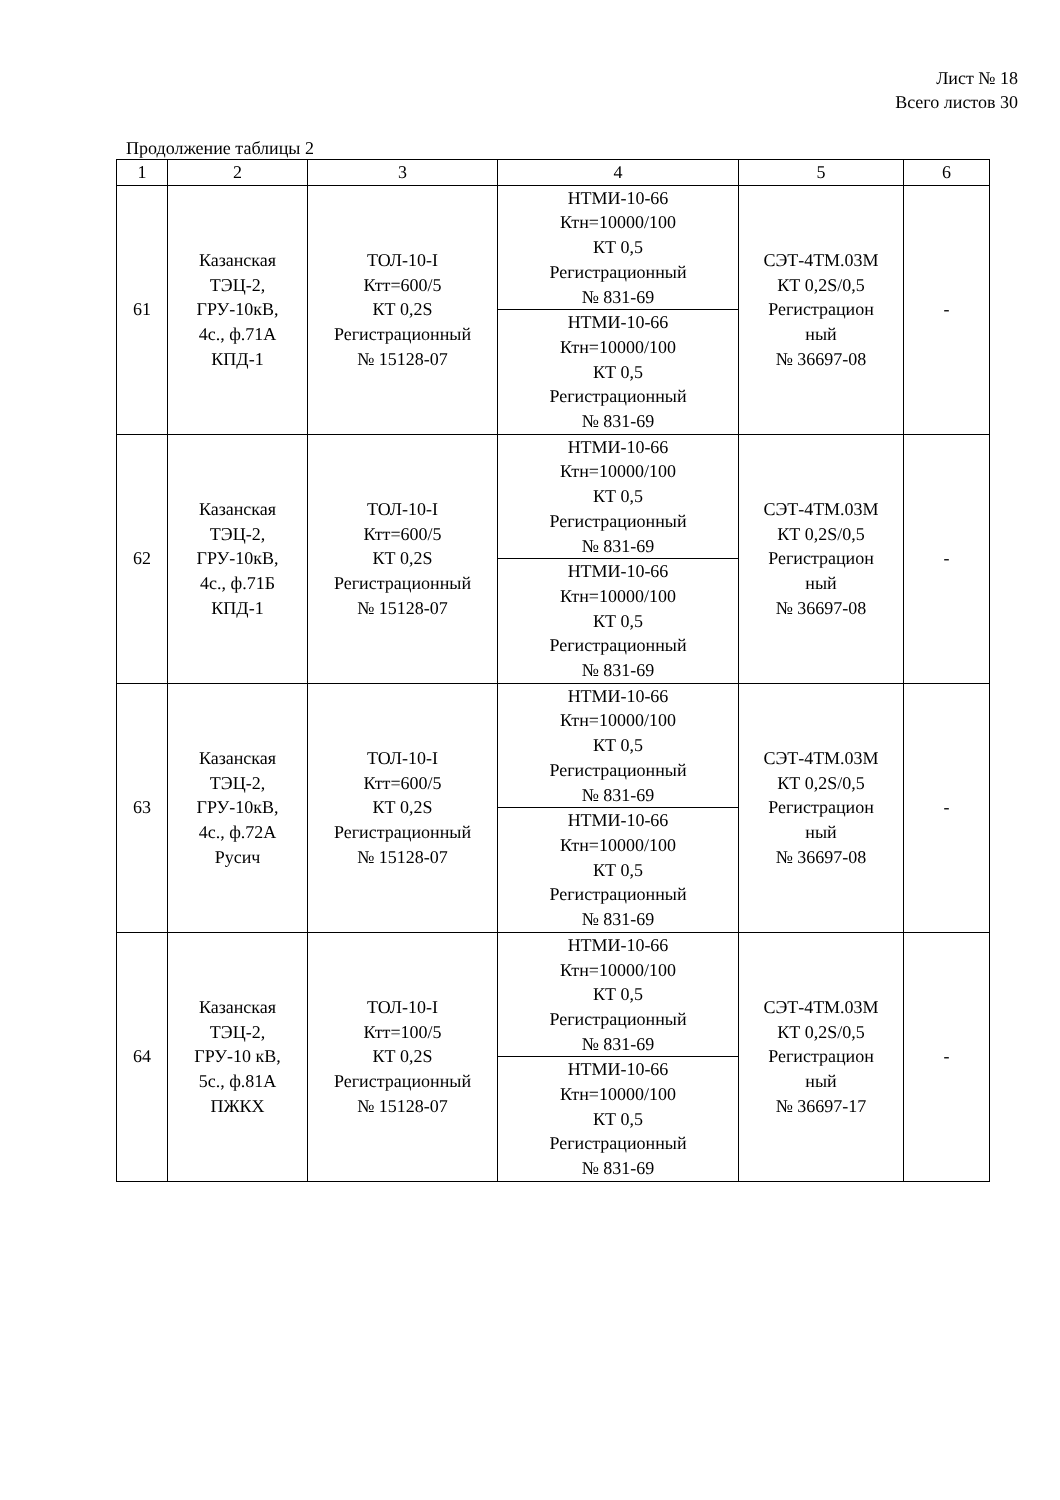Лист № 18
Всего листов 30
Продолжение таблицы 2
| 1 | 2 | 3 | 4 | 5 | 6 |
| --- | --- | --- | --- | --- | --- |
| 61 | Казанская ТЭЦ-2, ГРУ-10кВ, 4с., ф.71А КПД-1 | ТОЛ-10-I Ктт=600/5 КТ 0,2S Регистрационный № 15128-07 | НТМИ-10-66 Ктн=10000/100 КТ 0,5 Регистрационный № 831-69 | СЭТ-4ТМ.03М КТ 0,2S/0,5 Регистрацион ный № 36697-08 | - |
| | | | НТМИ-10-66 Ктн=10000/100 КТ 0,5 Регистрационный № 831-69 | | |
| 62 | Казанская ТЭЦ-2, ГРУ-10кВ, 4с., ф.71Б КПД-1 | ТОЛ-10-I Ктт=600/5 КТ 0,2S Регистрационный № 15128-07 | НТМИ-10-66 Ктн=10000/100 КТ 0,5 Регистрационный № 831-69 | СЭТ-4ТМ.03М КТ 0,2S/0,5 Регистрацион ный № 36697-08 | - |
| | | | НТМИ-10-66 Ктн=10000/100 КТ 0,5 Регистрационный № 831-69 | | |
| 63 | Казанская ТЭЦ-2, ГРУ-10кВ, 4с., ф.72А Русич | ТОЛ-10-I Ктт=600/5 КТ 0,2S Регистрационный № 15128-07 | НТМИ-10-66 Ктн=10000/100 КТ 0,5 Регистрационный № 831-69 | СЭТ-4ТМ.03М КТ 0,2S/0,5 Регистрацион ный № 36697-08 | - |
| | | | НТМИ-10-66 Ктн=10000/100 КТ 0,5 Регистрационный № 831-69 | | |
| 64 | Казанская ТЭЦ-2, ГРУ-10 кВ, 5с., ф.81А ПЖКХ | ТОЛ-10-I Ктт=100/5 КТ 0,2S Регистрационный № 15128-07 | НТМИ-10-66 Ктн=10000/100 КТ 0,5 Регистрационный № 831-69 | СЭТ-4ТМ.03М КТ 0,2S/0,5 Регистрацион ный № 36697-17 | - |
| | | | НТМИ-10-66 Ктн=10000/100 КТ 0,5 Регистрационный № 831-69 | | |